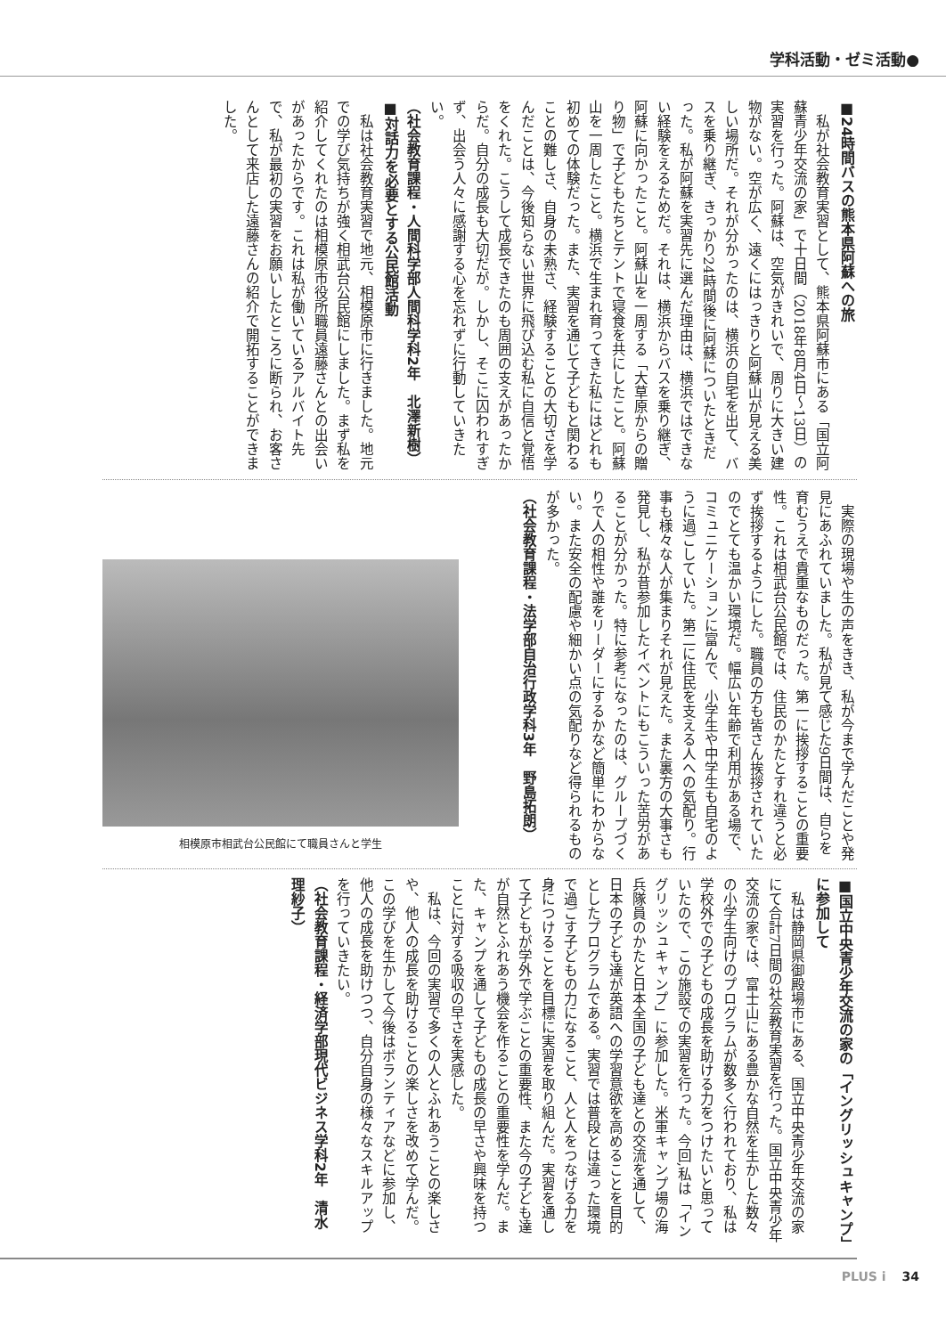学科活動・ゼミ活動●
■24時間バスの熊本県阿蘇への旅
私が社会教育実習として、熊本県阿蘇市にある「国立阿蘇青少年交流の家」で十日間（2018年8月4日～13日）の実習を行った。阿蘇は、空気がきれいで、周りに大きい建物がない。空が広く、遠くにはっきりと阿蘇山が見える美しい場所だ。それが分かったのは、横浜の自宅を出て、バスを乗り継ぎ、きっかり24時間後に阿蘇についたときだった。私が阿蘇を実習先に選んだ理由は、横浜ではできない経験をえるためだ。それは、横浜からバスを乗り継ぎ、阿蘇に向かったこと。阿蘇山を一周する「大草原からの贈り物」で子どもたちとテントで寝食を共にしたこと。阿蘇山を一周したこと。横浜で生まれ育ってきた私にはどれも初めての体験だった。また、実習を通じて子どもと関わることの難しさ、自身の未熟さ、経験することの大切さを学んだことは、今後知らない世界に飛び込む私に自信と覚悟をくれた。こうして成長できたのも周囲の支えがあったからだ。自分の成長も大切だが。しかし、そこに囚われすぎず、出会う人々に感謝する心を忘れずに行動していきたい。
（社会教育課程・人間科学部人間科学科2年　北澤新樹）
■対話力を必要とする公民館活動
私は社会教育実習で地元、相模原市に行きました。地元での学び気持ちが強く相武台公民館にしました。まず私を紹介してくれたのは相模原市役所職員遠藤さんとの出会いがあったからです。これは私が働いているアルバイト先で、私が最初の実習をお願いしたところに断られ、お客さんとして来店した遠藤さんの紹介で開拓することができました。
実際の現場や生の声をきき、私が今まで学んだことや発見にあふれていました。私が見て感じた9日間は、自らを育むうえで貴重なものだった。第一に挨拶することの重要性。これは相武台公民館では、住民のかたとすれ違うと必ず挨拶するようにした。職員の方も皆さん挨拶されていたのでとても温かい環境だ。幅広い年齢で利用がある場で、コミュニケーションに富んで、小学生や中学生も自宅のように過ごしていた。第二に住民を支える人への気配り。行事も様々な人が集まりそれが見えた。また裏方の大事さも発見し、私が昔参加したイベントにもこういった苦労があることが分かった。特に参考になったのは、グループづくりで人の相性や誰をリーダーにするかなど簡単にわからない。また安全の配慮や細かい点の気配りなど得られるものが多かった。
（社会教育課程・法学部自治行政学科3年　野島拓朗）
相模原市相武台公民館にて職員さんと学生
■国立中央青少年交流の家の「イングリッシュキャンプ」に参加して
私は静岡県御殿場市にある、国立中央青少年交流の家にて合計7日間の社会教育実習を行った。国立中央青少年交流の家では、富士山にある豊かな自然を生かした数々の小学生向けのプログラムが数多く行われており、私は学校外での子どもの成長を助ける力をつけたいと思っていたので、この施設での実習を行った。今回,私は「イングリッシュキャンプ」に参加した。米軍キャンプ場の海兵隊員のかたと日本全国の子ども達との交流を通して、日本の子ども達が英語への学習意欲を高めることを目的としたプログラムである。実習では普段とは違った環境で過ごす子どもの力になること、人と人をつなげる力を身につけることを目標に実習を取り組んだ。実習を通して子どもが学外で学ぶことの重要性、また今の子ども達が自然とふれあう機会を作ることの重要性を学んだ。また、キャンプを通して子どもの成長の早さや興味を持つことに対する吸収の早さを実感した。
私は、今回の実習で多くの人とふれあうことの楽しさや、他人の成長を助けることの楽しさを改めて学んだ。この学びを生かして今後はボランティアなどに参加し、他人の成長を助けつつ、自分自身の様々なスキルアップを行っていきたい。
（社会教育課程・経済学部現代ビジネス学科2年　清水理紗子）
PLUS i 34